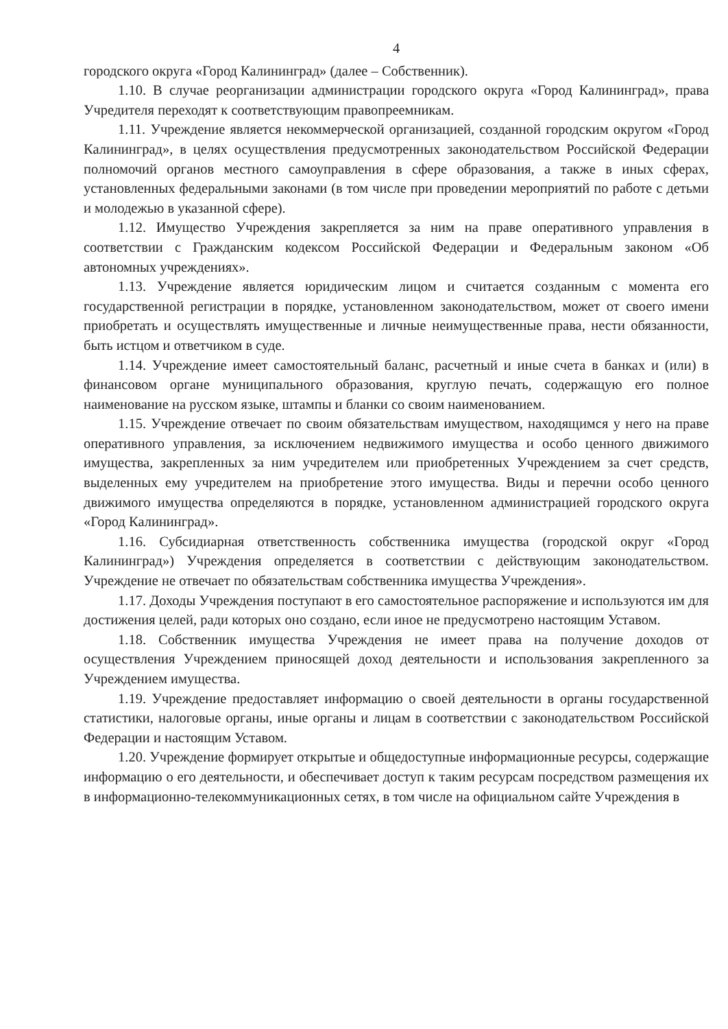4
городского округа «Город Калининград» (далее – Собственник).
1.10. В случае реорганизации администрации городского округа «Город Калининград», права Учредителя переходят к соответствующим правопреемникам.
1.11. Учреждение является некоммерческой организацией, созданной городским округом «Город Калининград», в целях осуществления предусмотренных законодательством Российской Федерации полномочий органов местного самоуправления в сфере образования, а также в иных сферах, установленных федеральными законами (в том числе при проведении мероприятий по работе с детьми и молодежью в указанной сфере).
1.12. Имущество Учреждения закрепляется за ним на праве оперативного управления в соответствии с Гражданским кодексом Российской Федерации и Федеральным законом «Об автономных учреждениях».
1.13. Учреждение является юридическим лицом и считается созданным с момента его государственной регистрации в порядке, установленном законодательством, может от своего имени приобретать и осуществлять имущественные и личные неимущественные права, нести обязанности, быть истцом и ответчиком в суде.
1.14. Учреждение имеет самостоятельный баланс, расчетный и иные счета в банках и (или) в финансовом органе муниципального образования, круглую печать, содержащую его полное наименование на русском языке, штампы и бланки со своим наименованием.
1.15. Учреждение отвечает по своим обязательствам имуществом, находящимся у него на праве оперативного управления, за исключением недвижимого имущества и особо ценного движимого имущества, закрепленных за ним учредителем или приобретенных Учреждением за счет средств, выделенных ему учредителем на приобретение этого имущества. Виды и перечни особо ценного движимого имущества определяются в порядке, установленном администрацией городского округа «Город Калининград».
1.16. Субсидиарная ответственность собственника имущества (городской округ «Город Калининград») Учреждения определяется в соответствии с действующим законодательством. Учреждение не отвечает по обязательствам собственника имущества Учреждения».
1.17. Доходы Учреждения поступают в его самостоятельное распоряжение и используются им для достижения целей, ради которых оно создано, если иное не предусмотрено настоящим Уставом.
1.18. Собственник имущества Учреждения не имеет права на получение доходов от осуществления Учреждением приносящей доход деятельности и использования закрепленного за Учреждением имущества.
1.19. Учреждение предоставляет информацию о своей деятельности в органы государственной статистики, налоговые органы, иные органы и лицам в соответствии с законодательством Российской Федерации и настоящим Уставом.
1.20. Учреждение формирует открытые и общедоступные информационные ресурсы, содержащие информацию о его деятельности, и обеспечивает доступ к таким ресурсам посредством размещения их в информационно-телекоммуникационных сетях, в том числе на официальном сайте Учреждения в